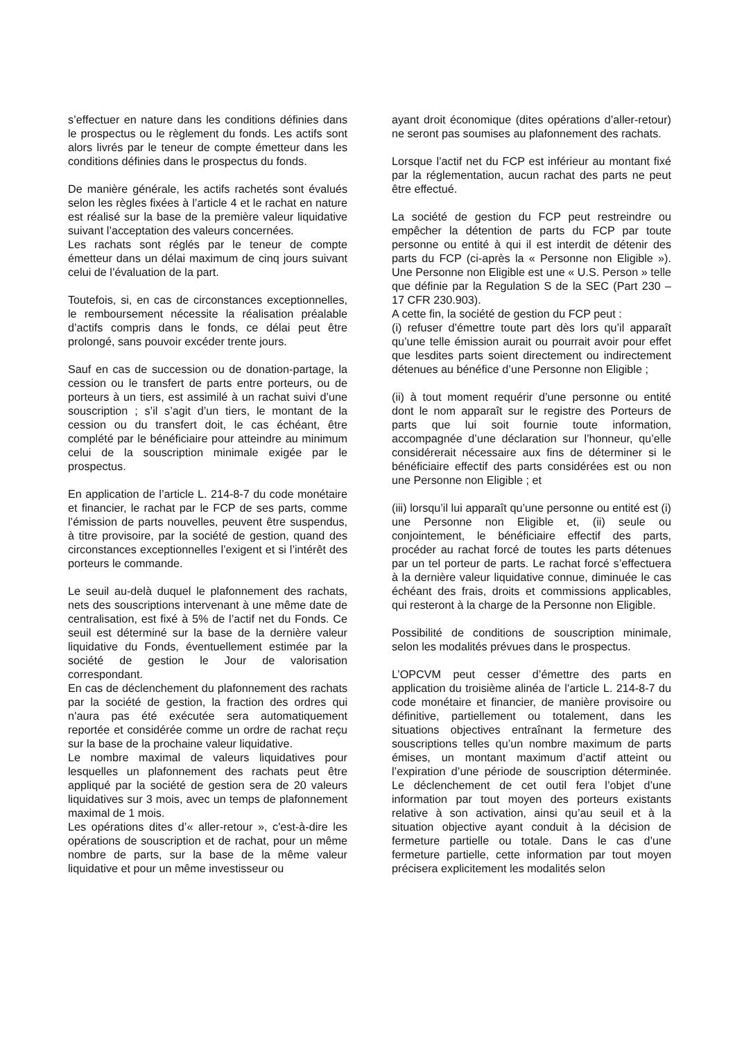s’effectuer en nature dans les conditions définies dans le prospectus ou le règlement du fonds. Les actifs sont alors livrés par le teneur de compte émetteur dans les conditions définies dans le prospectus du fonds.
De manière générale, les actifs rachetés sont évalués selon les règles fixées à l’article 4 et le rachat en nature est réalisé sur la base de la première valeur liquidative suivant l’acceptation des valeurs concernées.
Les rachats sont réglés par le teneur de compte émetteur dans un délai maximum de cinq jours suivant celui de l’évaluation de la part.
Toutefois, si, en cas de circonstances exceptionnelles, le remboursement nécessite la réalisation préalable d’actifs compris dans le fonds, ce délai peut être prolongé, sans pouvoir excéder trente jours.
Sauf en cas de succession ou de donation-partage, la cession ou le transfert de parts entre porteurs, ou de porteurs à un tiers, est assimilé à un rachat suivi d’une souscription ; s’il s’agit d’un tiers, le montant de la cession ou du transfert doit, le cas échéant, être complété par le bénéficiaire pour atteindre au minimum celui de la souscription minimale exigée par le prospectus.
En application de l’article L. 214-8-7 du code monétaire et financier, le rachat par le FCP de ses parts, comme l’émission de parts nouvelles, peuvent être suspendus, à titre provisoire, par la société de gestion, quand des circonstances exceptionnelles l’exigent et si l’intérêt des porteurs le commande.
Le seuil au-delà duquel le plafonnement des rachats, nets des souscriptions intervenant à une même date de centralisation, est fixé à 5% de l’actif net du Fonds. Ce seuil est déterminé sur la base de la dernière valeur liquidative du Fonds, éventuellement estimée par la société de gestion le Jour de valorisation correspondant.
En cas de déclenchement du plafonnement des rachats par la société de gestion, la fraction des ordres qui n’aura pas été exécutée sera automatiquement reportée et considérée comme un ordre de rachat reçu sur la base de la prochaine valeur liquidative.
Le nombre maximal de valeurs liquidatives pour lesquelles un plafonnement des rachats peut être appliqué par la société de gestion sera de 20 valeurs liquidatives sur 3 mois, avec un temps de plafonnement maximal de 1 mois.
Les opérations dites d’« aller-retour », c'est-à-dire les opérations de souscription et de rachat, pour un même nombre de parts, sur la base de la même valeur liquidative et pour un même investisseur ou
ayant droit économique (dites opérations d’aller-retour) ne seront pas soumises au plafonnement des rachats.
Lorsque l’actif net du FCP est inférieur au montant fixé par la réglementation, aucun rachat des parts ne peut être effectué.
La société de gestion du FCP peut restreindre ou empêcher la détention de parts du FCP par toute personne ou entité à qui il est interdit de détenir des parts du FCP (ci-après la « Personne non Eligible »). Une Personne non Eligible est une « U.S. Person » telle que définie par la Regulation S de la SEC (Part 230 – 17 CFR 230.903).
A cette fin, la société de gestion du FCP peut :
(i) refuser d’émettre toute part dès lors qu’il apparaît qu’une telle émission aurait ou pourrait avoir pour effet que lesdites parts soient directement ou indirectement détenues au bénéfice d’une Personne non Eligible ;
(ii) à tout moment requérir d’une personne ou entité dont le nom apparaît sur le registre des Porteurs de parts que lui soit fournie toute information, accompagnée d’une déclaration sur l’honneur, qu’elle considérerait nécessaire aux fins de déterminer si le bénéficiaire effectif des parts considérées est ou non une Personne non Eligible ; et
(iii) lorsqu’il lui apparaît qu’une personne ou entité est (i) une Personne non Eligible et, (ii) seule ou conjointement, le bénéficiaire effectif des parts, procéder au rachat forcé de toutes les parts détenues par un tel porteur de parts. Le rachat forcé s’effectuera à la dernière valeur liquidative connue, diminuée le cas échéant des frais, droits et commissions applicables, qui resteront à la charge de la Personne non Eligible.
Possibilité de conditions de souscription minimale, selon les modalités prévues dans le prospectus.
L’OPCVM peut cesser d’émettre des parts en application du troisième alinéa de l’article L. 214-8-7 du code monétaire et financier, de manière provisoire ou définitive, partiellement ou totalement, dans les situations objectives entraînant la fermeture des souscriptions telles qu’un nombre maximum de parts émises, un montant maximum d’actif atteint ou l’expiration d’une période de souscription déterminée. Le déclenchement de cet outil fera l’objet d’une information par tout moyen des porteurs existants relative à son activation, ainsi qu’au seuil et à la situation objective ayant conduit à la décision de fermeture partielle ou totale. Dans le cas d’une fermeture partielle, cette information par tout moyen précisera explicitement les modalités selon